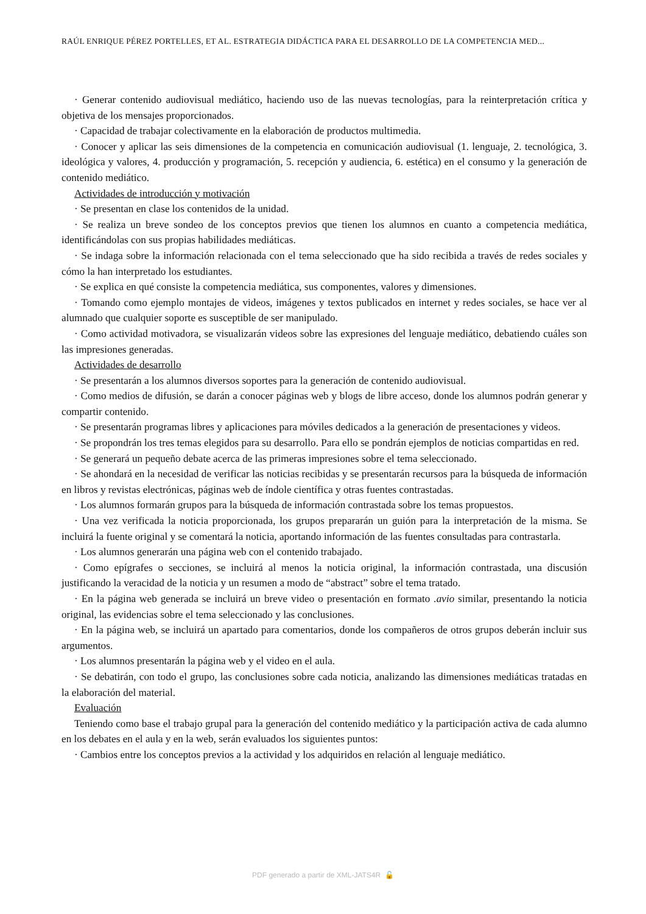RAÚL ENRIQUE PÉREZ PORTELLES, ET AL. ESTRATEGIA DIDÁCTICA PARA EL DESARROLLO DE LA COMPETENCIA MED...
· Generar contenido audiovisual mediático, haciendo uso de las nuevas tecnologías, para la reinterpretación crítica y objetiva de los mensajes proporcionados.
· Capacidad de trabajar colectivamente en la elaboración de productos multimedia.
· Conocer y aplicar las seis dimensiones de la competencia en comunicación audiovisual (1. lenguaje, 2. tecnológica, 3. ideológica y valores, 4. producción y programación, 5. recepción y audiencia, 6. estética) en el consumo y la generación de contenido mediático.
Actividades de introducción y motivación
· Se presentan en clase los contenidos de la unidad.
· Se realiza un breve sondeo de los conceptos previos que tienen los alumnos en cuanto a competencia mediática, identificándolas con sus propias habilidades mediáticas.
· Se indaga sobre la información relacionada con el tema seleccionado que ha sido recibida a través de redes sociales y cómo la han interpretado los estudiantes.
· Se explica en qué consiste la competencia mediática, sus componentes, valores y dimensiones.
· Tomando como ejemplo montajes de videos, imágenes y textos publicados en internet y redes sociales, se hace ver al alumnado que cualquier soporte es susceptible de ser manipulado.
· Como actividad motivadora, se visualizarán videos sobre las expresiones del lenguaje mediático, debatiendo cuáles son las impresiones generadas.
Actividades de desarrollo
· Se presentarán a los alumnos diversos soportes para la generación de contenido audiovisual.
· Como medios de difusión, se darán a conocer páginas web y blogs de libre acceso, donde los alumnos podrán generar y compartir contenido.
· Se presentarán programas libres y aplicaciones para móviles dedicados a la generación de presentaciones y videos.
· Se propondrán los tres temas elegidos para su desarrollo. Para ello se pondrán ejemplos de noticias compartidas en red.
· Se generará un pequeño debate acerca de las primeras impresiones sobre el tema seleccionado.
· Se ahondará en la necesidad de verificar las noticias recibidas y se presentarán recursos para la búsqueda de información en libros y revistas electrónicas, páginas web de índole científica y otras fuentes contrastadas.
· Los alumnos formarán grupos para la búsqueda de información contrastada sobre los temas propuestos.
· Una vez verificada la noticia proporcionada, los grupos prepararán un guión para la interpretación de la misma. Se incluirá la fuente original y se comentará la noticia, aportando información de las fuentes consultadas para contrastarla.
· Los alumnos generarán una página web con el contenido trabajado.
· Como epígrafes o secciones, se incluirá al menos la noticia original, la información contrastada, una discusión justificando la veracidad de la noticia y un resumen a modo de “abstract” sobre el tema tratado.
· En la página web generada se incluirá un breve video o presentación en formato .avio similar, presentando la noticia original, las evidencias sobre el tema seleccionado y las conclusiones.
· En la página web, se incluirá un apartado para comentarios, donde los compañeros de otros grupos deberán incluir sus argumentos.
· Los alumnos presentarán la página web y el video en el aula.
· Se debatirán, con todo el grupo, las conclusiones sobre cada noticia, analizando las dimensiones mediáticas tratadas en la elaboración del material.
Evaluación
Teniendo como base el trabajo grupal para la generación del contenido mediático y la participación activa de cada alumno en los debates en el aula y en la web, serán evaluados los siguientes puntos:
· Cambios entre los conceptos previos a la actividad y los adquiridos en relación al lenguaje mediático.
PDF generado a partir de XML-JATS4R 🔓